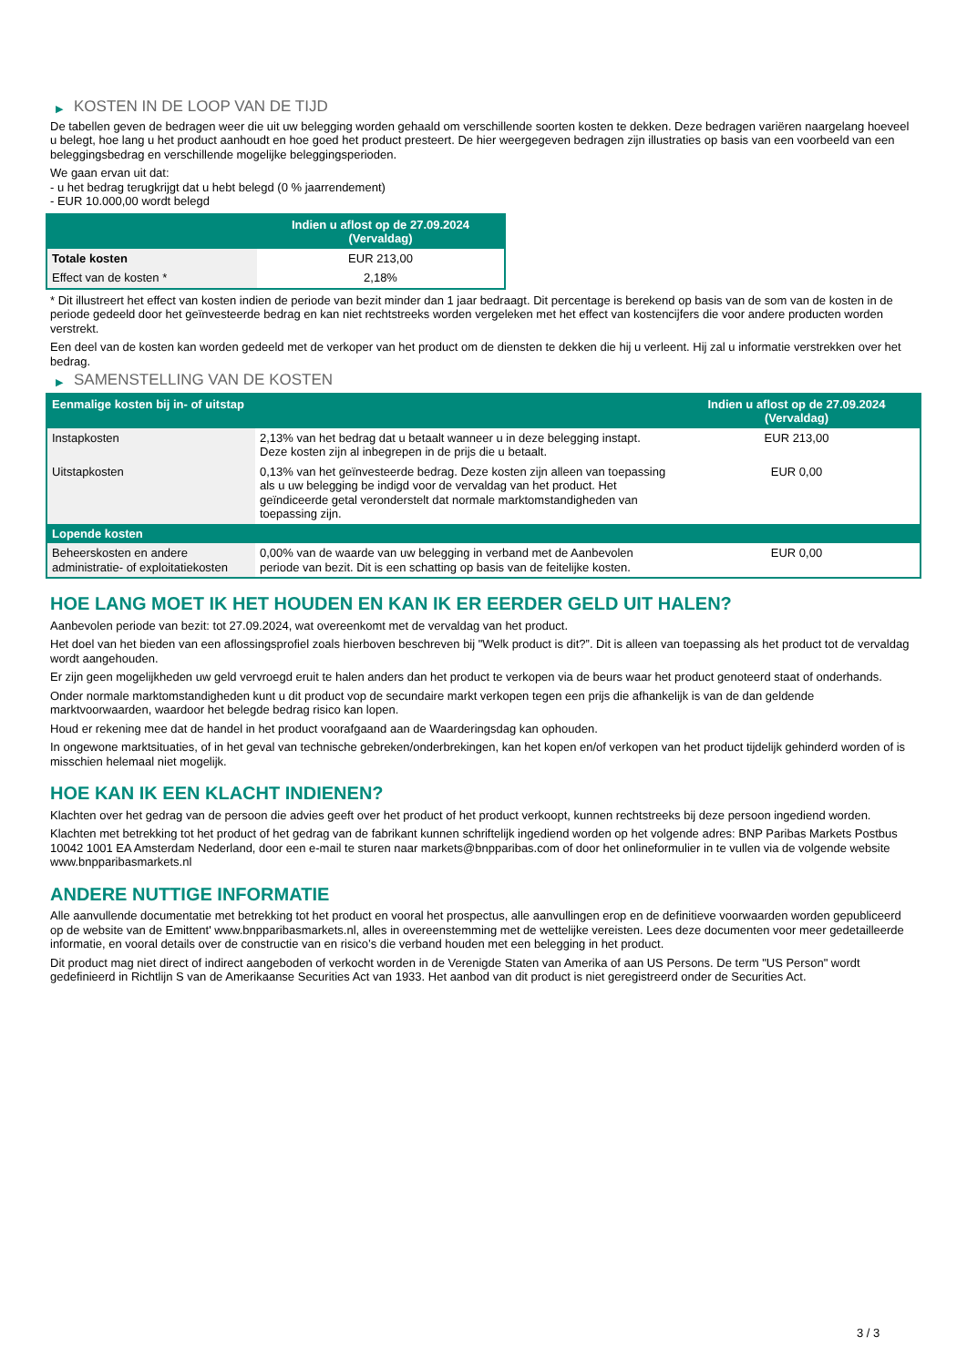▶ KOSTEN IN DE LOOP VAN DE TIJD
De tabellen geven de bedragen weer die uit uw belegging worden gehaald om verschillende soorten kosten te dekken. Deze bedragen variëren naargelang hoeveel u belegt, hoe lang u het product aanhoudt en hoe goed het product presteert. De hier weergegeven bedragen zijn illustraties op basis van een voorbeeld van een beleggingsbedrag en verschillende mogelijke beleggingsperioden.
We gaan ervan uit dat:
- u het bedrag terugkrijgt dat u hebt belegd (0 % jaarrendement)
- EUR 10.000,00 wordt belegd
| | Indien u aflost op de 27.09.2024 (Vervaldag) |
| --- | --- |
| Totale kosten | EUR 213,00 |
| Effect van de kosten * | 2,18% |
* Dit illustreert het effect van kosten indien de periode van bezit minder dan 1 jaar bedraagt. Dit percentage is berekend op basis van de som van de kosten in de periode gedeeld door het geïnvesteerde bedrag en kan niet rechtstreeks worden vergeleken met het effect van kostencijfers die voor andere producten worden verstrekt.
Een deel van de kosten kan worden gedeeld met de verkoper van het product om de diensten te dekken die hij u verleent. Hij zal u informatie verstrekken over het bedrag.
▶ SAMENSTELLING VAN DE KOSTEN
| Eenmalige kosten bij in- of uitstap | | Indien u aflost op de 27.09.2024 (Vervaldag) |
| --- | --- | --- |
| Instapkosten | 2,13% van het bedrag dat u betaalt wanneer u in deze belegging instapt. Deze kosten zijn al inbegrepen in de prijs die u betaalt. | EUR 213,00 |
| Uitstapkosten | 0,13% van het geïnvesteerde bedrag. Deze kosten zijn alleen van toepassing als u uw belegging be indigd voor de vervaldag van het product. Het geïndiceerde getal veronderstelt dat normale marktomstandigheden van toepassing zijn. | EUR 0,00 |
| Lopende kosten | | |
| Beheerskosten en andere administratie- of exploitatiekosten | 0,00% van de waarde van uw belegging in verband met de Aanbevolen periode van bezit. Dit is een schatting op basis van de feitelijke kosten. | EUR 0,00 |
HOE LANG MOET IK HET HOUDEN EN KAN IK ER EERDER GELD UIT HALEN?
Aanbevolen periode van bezit: tot 27.09.2024, wat overeenkomt met de vervaldag van het product.
Het doel van het bieden van een aflossingsprofiel zoals hierboven beschreven bij "Welk product is dit?”. Dit is alleen van toepassing als het product tot de vervaldag wordt aangehouden.
Er zijn geen mogelijkheden uw geld vervroegd eruit te halen anders dan het product te verkopen via de beurs waar het product genoteerd staat of onderhands.
Onder normale marktomstandigheden kunt u dit product vop de secundaire markt verkopen tegen een prijs die afhankelijk is van de dan geldende marktvoorwaarden, waardoor het belegde bedrag risico kan lopen.
Houd er rekening mee dat de handel in het product voorafgaand aan de Waarderingsdag kan ophouden.
In ongewone marktsituaties, of in het geval van technische gebreken/onderbrekingen, kan het kopen en/of verkopen van het product tijdelijk gehinderd worden of is misschien helemaal niet mogelijk.
HOE KAN IK EEN KLACHT INDIENEN?
Klachten over het gedrag van de persoon die advies geeft over het product of het product verkoopt, kunnen rechtstreeks bij deze persoon ingediend worden.
Klachten met betrekking tot het product of het gedrag van de fabrikant kunnen schriftelijk ingediend worden op het volgende adres: BNP Paribas Markets Postbus 10042 1001 EA Amsterdam Nederland, door een e-mail te sturen naar markets@bnpparibas.com of door het onlineformulier in te vullen via de volgende website www.bnpparibasmarkets.nl
ANDERE NUTTIGE INFORMATIE
Alle aanvullende documentatie met betrekking tot het product en vooral het prospectus, alle aanvullingen erop en de definitieve voorwaarden worden gepubliceerd op de website van de Emittent' www.bnpparibasmarkets.nl, alles in overeenstemming met de wettelijke vereisten. Lees deze documenten voor meer gedetailleerde informatie, en vooral details over de constructie van en risico’s die verband houden met een belegging in het product.
Dit product mag niet direct of indirect aangeboden of verkocht worden in de Verenigde Staten van Amerika of aan US Persons. De term "US Person" wordt gedefinieerd in Richtlijn S van de Amerikaanse Securities Act van 1933. Het aanbod van dit product is niet geregistreerd onder de Securities Act.
3 / 3